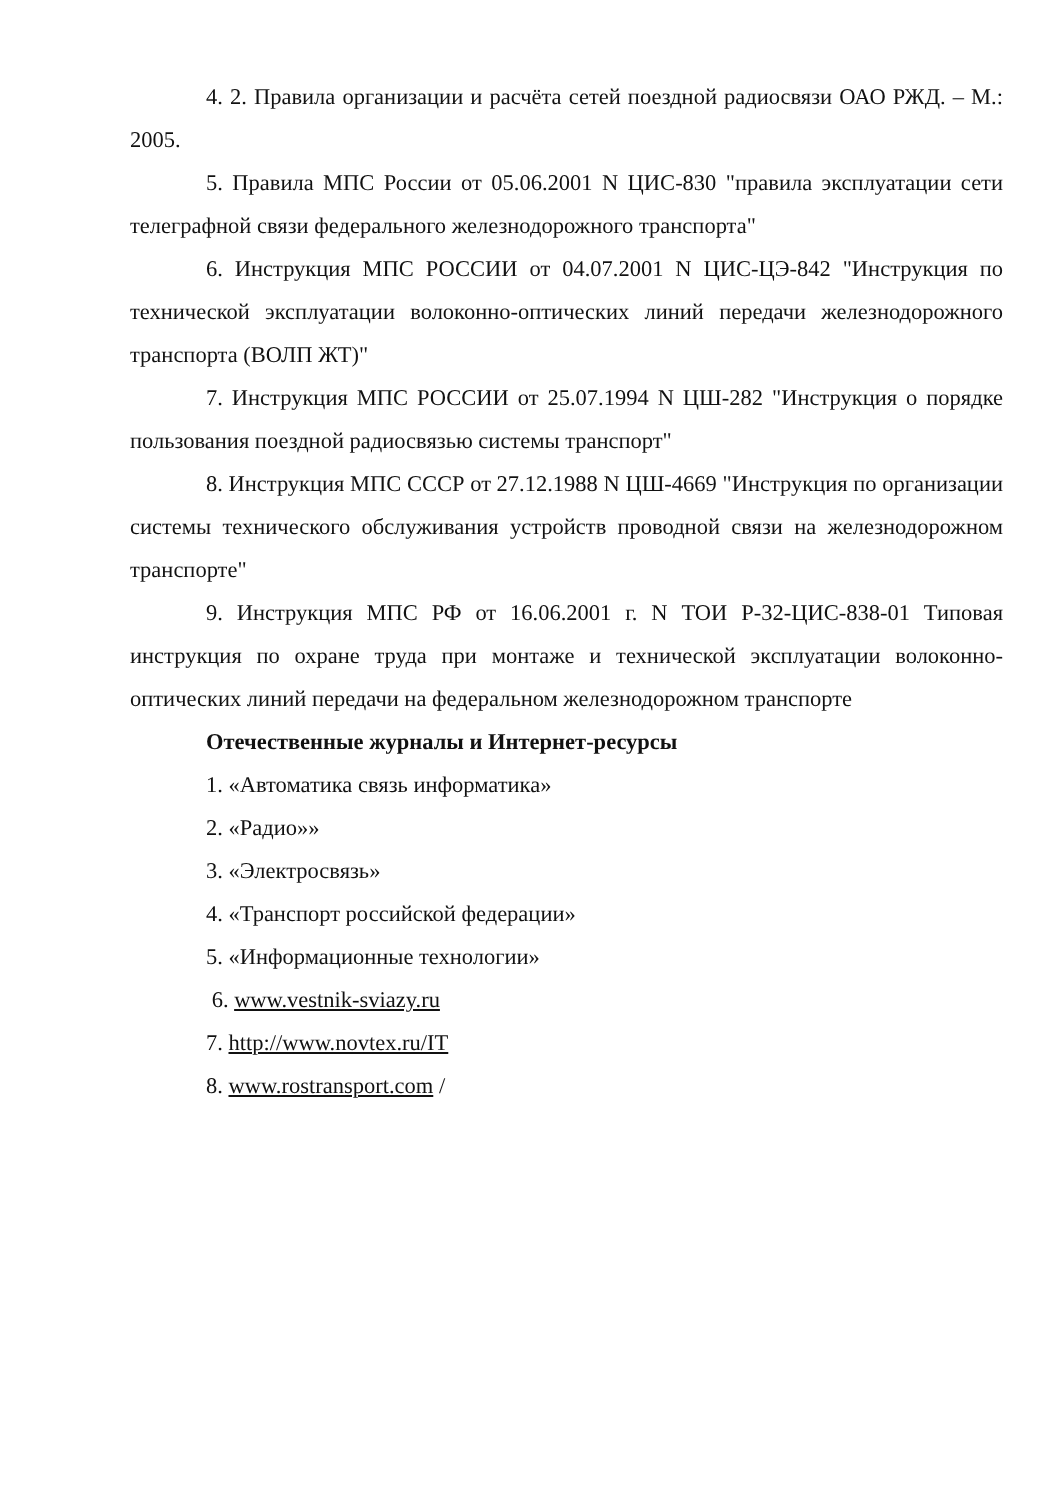4. 2. Правила организации и расчёта сетей поездной радиосвязи ОАО РЖД. – М.: 2005.
5. Правила МПС России от 05.06.2001 N ЦИС-830 "правила эксплуатации сети телеграфной связи федерального железнодорожного транспорта"
6. Инструкция МПС РОССИИ от 04.07.2001 N ЦИС-ЦЭ-842 "Инструкция по технической эксплуатации волоконно-оптических линий передачи железнодорожного транспорта (ВОЛП ЖТ)"
7. Инструкция МПС РОССИИ от 25.07.1994 N ЦШ-282 "Инструкция о порядке пользования поездной радиосвязью системы транспорт"
8. Инструкция МПС СССР от 27.12.1988 N ЦШ-4669 "Инструкция по организации системы технического обслуживания устройств проводной связи на железнодорожном транспорте"
9. Инструкция МПС РФ от 16.06.2001 г. N ТОИ Р-32-ЦИС-838-01 Типовая инструкция по охране труда при монтаже и технической эксплуатации волоконно-оптических линий передачи на федеральном железнодорожном транспорте
Отечественные журналы и Интернет-ресурсы
1. «Автоматика связь информатика»
2. «Радио»»
3. «Электросвязь»
4. «Транспорт российской федерации»
5. «Информационные технологии»
6. www.vestnik-sviazy.ru
7. http://www.novtex.ru/IT
8. www.rostransport.com /